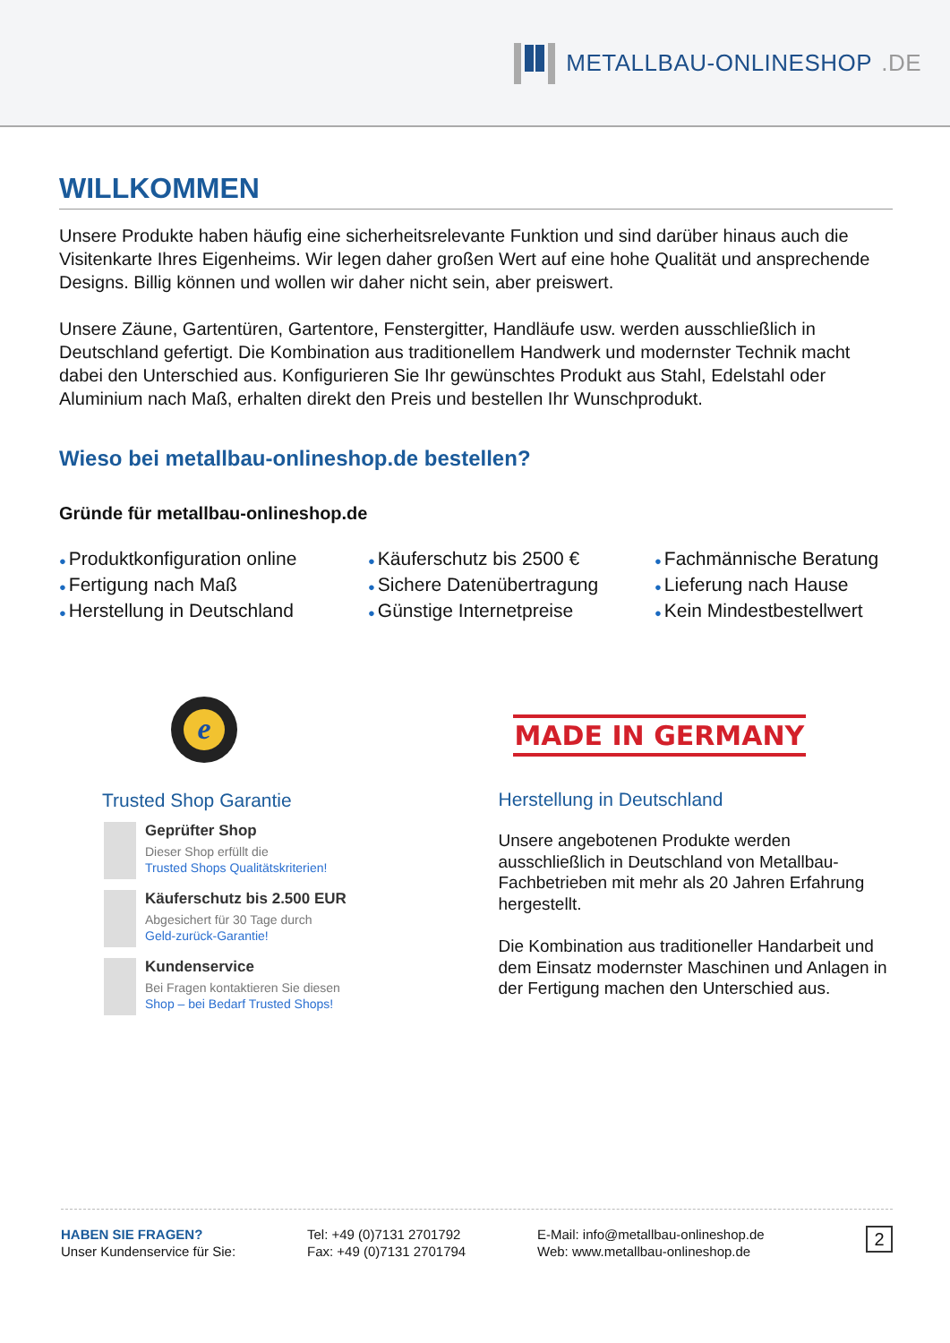METALLBAU-ONLINESHOP.DE
WILLKOMMEN
Unsere Produkte haben häufig eine sicherheitsrelevante Funktion und sind darüber hinaus auch die Visitenkarte Ihres Eigenheims. Wir legen daher großen Wert auf eine hohe Qualität und ansprechende Designs. Billig können und wollen wir daher nicht sein, aber preiswert.
Unsere Zäune, Gartentüren, Gartentore, Fenstergitter, Handläufe usw. werden ausschließlich in Deutschland gefertigt. Die Kombination aus traditionellem Handwerk und modernster Technik macht dabei den Unterschied aus. Konfigurieren Sie Ihr gewünschtes Produkt aus Stahl, Edelstahl oder Aluminium nach Maß, erhalten direkt den Preis und bestellen Ihr Wunschprodukt.
Wieso bei metallbau-onlineshop.de bestellen?
Gründe für metallbau-onlineshop.de
● Produktkonfiguration online
● Fertigung nach Maß
● Herstellung in Deutschland
● Käuferschutz bis 2500 €
● Sichere Datenübertragung
● Günstige Internetpreise
● Fachmännische Beratung
● Lieferung nach Hause
● Kein Mindestbestellwert
e
Trusted Shop Garantie
Geprüfter Shop
Dieser Shop erfüllt die
Trusted Shops Qualitätskriterien!
Käuferschutz bis 2.500 EUR
Abgesichert für 30 Tage durch
Geld-zurück-Garantie!
Kundenservice
Bei Fragen kontaktieren Sie diesen
Shop – bei Bedarf Trusted Shops!
MADE IN GERMANY
Herstellung in Deutschland
Unsere angebotenen Produkte werden ausschließlich in Deutschland von Metallbau-Fachbetrieben mit mehr als 20 Jahren Erfahrung hergestellt.
Die Kombination aus traditioneller Handarbeit und dem Einsatz modernster Maschinen und Anlagen in der Fertigung machen den Unterschied aus.
HABEN SIE FRAGEN?
Unser Kundenservice für Sie:
Tel: +49 (0)7131 2701792
Fax: +49 (0)7131 2701794
E-Mail: info@metallbau-onlineshop.de
Web: www.metallbau-onlineshop.de
2